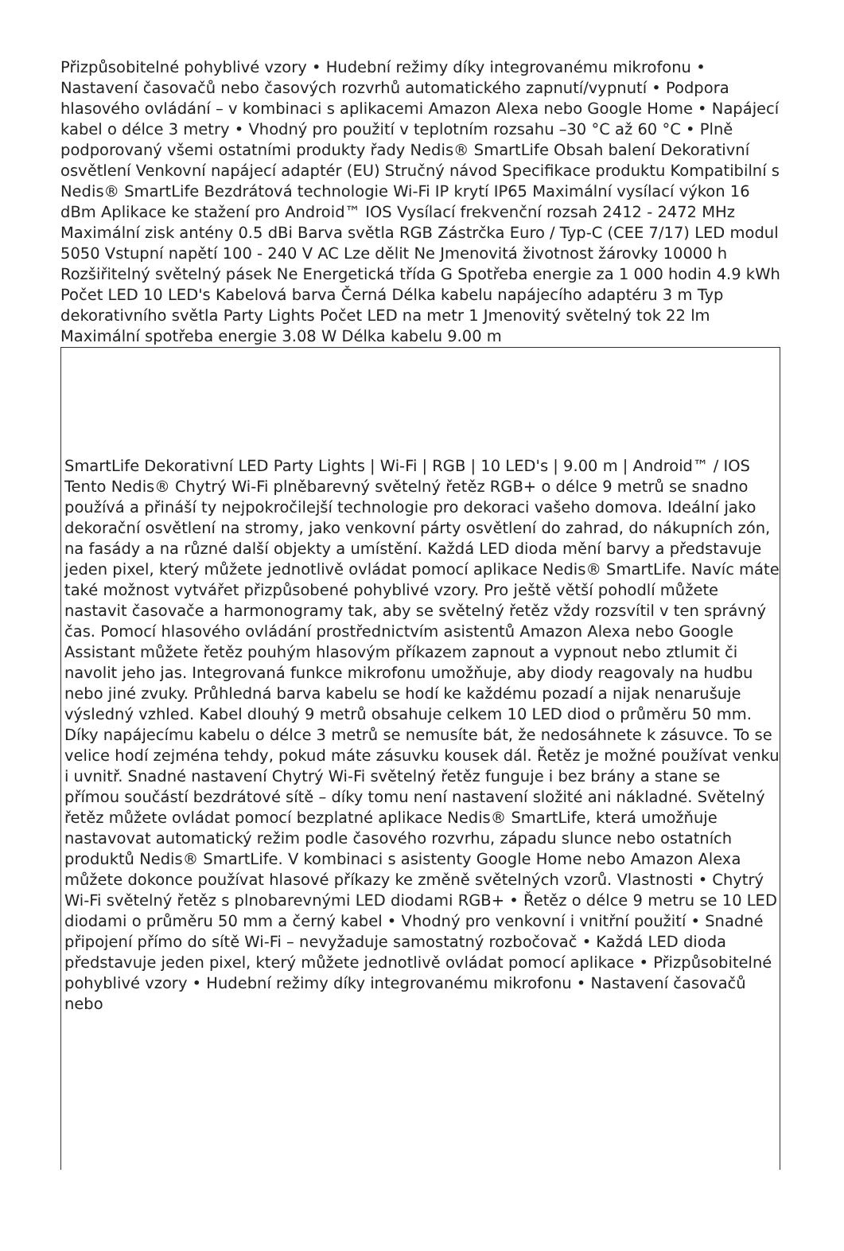Přizpůsobitelné pohyblivé vzory • Hudební režimy díky integrovanému mikrofonu • Nastavení časovačů nebo časových rozvrhů automatického zapnutí/vypnutí • Podpora hlasového ovládání – v kombinaci s aplikacemi Amazon Alexa nebo Google Home • Napájecí kabel o délce 3 metry • Vhodný pro použití v teplotním rozsahu –30 °C až 60 °C • Plně podporovaný všemi ostatními produkty řady Nedis® SmartLife Obsah balení Dekorativní osvětlení Venkovní napájecí adaptér (EU) Stručný návod Specifikace produktu Kompatibilní s Nedis® SmartLife Bezdrátová technologie Wi-Fi IP krytí IP65 Maximální vysílací výkon 16 dBm Aplikace ke stažení pro Android™ IOS Vysílací frekvenční rozsah 2412 - 2472 MHz Maximální zisk antény 0.5 dBi Barva světla RGB Zástrčka Euro / Typ-C (CEE 7/17) LED modul 5050 Vstupní napětí 100 - 240 V AC Lze dělit Ne Jmenovitá životnost žárovky 10000 h Rozšiřitelný světelný pásek Ne Energetická třída G Spotřeba energie za 1 000 hodin 4.9 kWh Počet LED 10 LED's Kabelová barva Černá Délka kabelu napájecího adaptéru 3 m Typ dekorativního světla Party Lights Počet LED na metr 1 Jmenovitý světelný tok 22 lm Maximální spotřeba energie 3.08 W Délka kabelu 9.00 m
SmartLife Dekorativní LED Party Lights | Wi-Fi | RGB | 10 LED's | 9.00 m | Android™ / IOS Tento Nedis® Chytrý Wi-Fi plněbarevný světelný řetěz RGB+ o délce 9 metrů se snadno používá a přináší ty nejpokročilejší technologie pro dekoraci vašeho domova. Ideální jako dekorační osvětlení na stromy, jako venkovní párty osvětlení do zahrad, do nákupních zón, na fasády a na různé další objekty a umístění. Každá LED dioda mění barvy a představuje jeden pixel, který můžete jednotlivě ovládat pomocí aplikace Nedis® SmartLife. Navíc máte také možnost vytvářet přizpůsobené pohyblivé vzory. Pro ještě větší pohodlí můžete nastavit časovače a harmonogramy tak, aby se světelný řetěz vždy rozsvítil v ten správný čas. Pomocí hlasového ovládání prostřednictvím asistentů Amazon Alexa nebo Google Assistant můžete řetěz pouhým hlasovým příkazem zapnout a vypnout nebo ztlumit či navolit jeho jas. Integrovaná funkce mikrofonu umožňuje, aby diody reagovaly na hudbu nebo jiné zvuky. Průhledná barva kabelu se hodí ke každému pozadí a nijak nenarušuje výsledný vzhled. Kabel dlouhý 9 metrů obsahuje celkem 10 LED diod o průměru 50 mm. Díky napájecímu kabelu o délce 3 metrů se nemusíte bát, že nedosáhnete k zásuvce. To se velice hodí zejména tehdy, pokud máte zásuvku kousek dál. Řetěz je možné používat venku i uvnitř. Snadné nastavení Chytrý Wi-Fi světelný řetěz funguje i bez brány a stane se přímou součástí bezdrátové sítě – díky tomu není nastavení složité ani nákladné. Světelný řetěz můžete ovládat pomocí bezplatné aplikace Nedis® SmartLife, která umožňuje nastavovat automatický režim podle časového rozvrhu, západu slunce nebo ostatních produktů Nedis® SmartLife. V kombinaci s asistenty Google Home nebo Amazon Alexa můžete dokonce používat hlasové příkazy ke změně světelných vzorů. Vlastnosti • Chytrý Wi-Fi světelný řetěz s plnobarevnými LED diodami RGB+ • Řetěz o délce 9 metru se 10 LED diodami o průměru 50 mm a černý kabel • Vhodný pro venkovní i vnitřní použití • Snadné připojení přímo do sítě Wi-Fi – nevyžaduje samostatný rozbočovač • Každá LED dioda představuje jeden pixel, který můžete jednotlivě ovládat pomocí aplikace • Přizpůsobitelné pohyblivé vzory • Hudební režimy díky integrovanému mikrofonu • Nastavení časovačů nebo